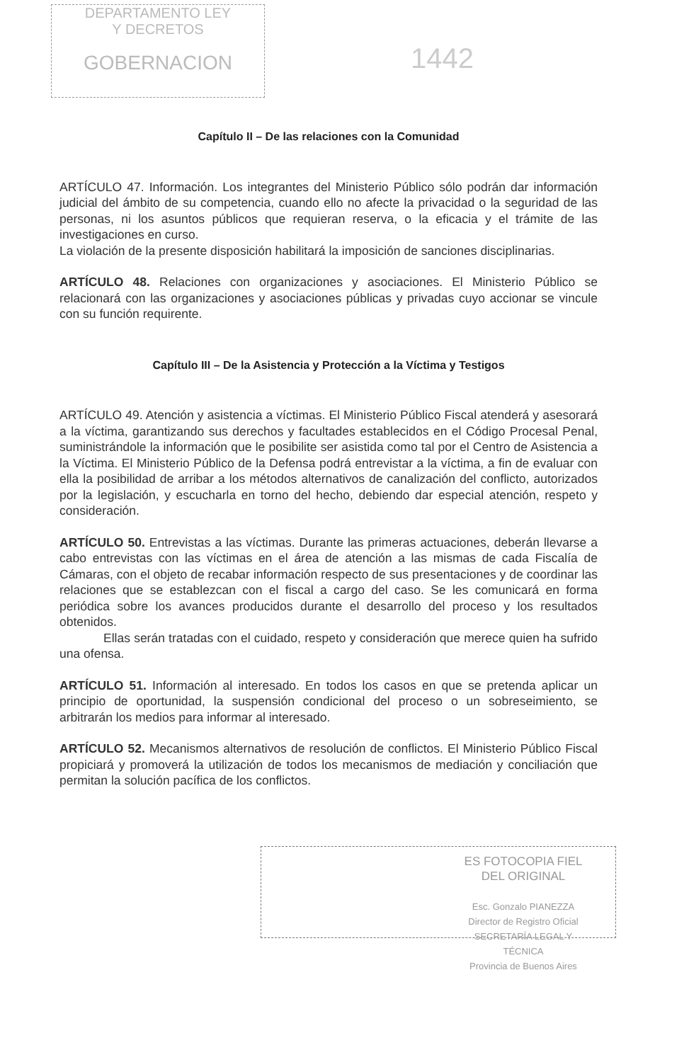DEPARTAMENTO LEY
Y DECRETOS
GOBERNACION
1442
Capítulo II – De las relaciones con la Comunidad
ARTÍCULO 47. Información. Los integrantes del Ministerio Público sólo podrán dar información judicial del ámbito de su competencia, cuando ello no afecte la privacidad o la seguridad de las personas, ni los asuntos públicos que requieran reserva, o la eficacia y el trámite de las investigaciones en curso.
La violación de la presente disposición habilitará la imposición de sanciones disciplinarias.
ARTÍCULO 48. Relaciones con organizaciones y asociaciones. El Ministerio Público se relacionará con las organizaciones y asociaciones públicas y privadas cuyo accionar se vincule con su función requirente.
Capítulo III – De la Asistencia y Protección a la Víctima y Testigos
ARTÍCULO 49. Atención y asistencia a víctimas. El Ministerio Público Fiscal atenderá y asesorará a la víctima, garantizando sus derechos y facultades establecidos en el Código Procesal Penal, suministrándole la información que le posibilite ser asistida como tal por el Centro de Asistencia a la Víctima. El Ministerio Público de la Defensa podrá entrevistar a la víctima, a fin de evaluar con ella la posibilidad de arribar a los métodos alternativos de canalización del conflicto, autorizados por la legislación, y escucharla en torno del hecho, debiendo dar especial atención, respeto y consideración.
ARTÍCULO 50. Entrevistas a las víctimas. Durante las primeras actuaciones, deberán llevarse a cabo entrevistas con las víctimas en el área de atención a las mismas de cada Fiscalía de Cámaras, con el objeto de recabar información respecto de sus presentaciones y de coordinar las relaciones que se establezcan con el fiscal a cargo del caso. Se les comunicará en forma periódica sobre los avances producidos durante el desarrollo del proceso y los resultados obtenidos.
Ellas serán tratadas con el cuidado, respeto y consideración que merece quien ha sufrido una ofensa.
ARTÍCULO 51. Información al interesado. En todos los casos en que se pretenda aplicar un principio de oportunidad, la suspensión condicional del proceso o un sobreseimiento, se arbitrarán los medios para informar al interesado.
ARTÍCULO 52. Mecanismos alternativos de resolución de conflictos. El Ministerio Público Fiscal propiciará y promoverá la utilización de todos los mecanismos de mediación y conciliación que permitan la solución pacífica de los conflictos.
ES FOTOCOPIA FIEL
DEL ORIGINAL
Esc. Gonzalo PIANEZZA
Director de Registro Oficial
SECRETARÍA LEGAL Y
TÉCNICA
Provincia de Buenos Aires